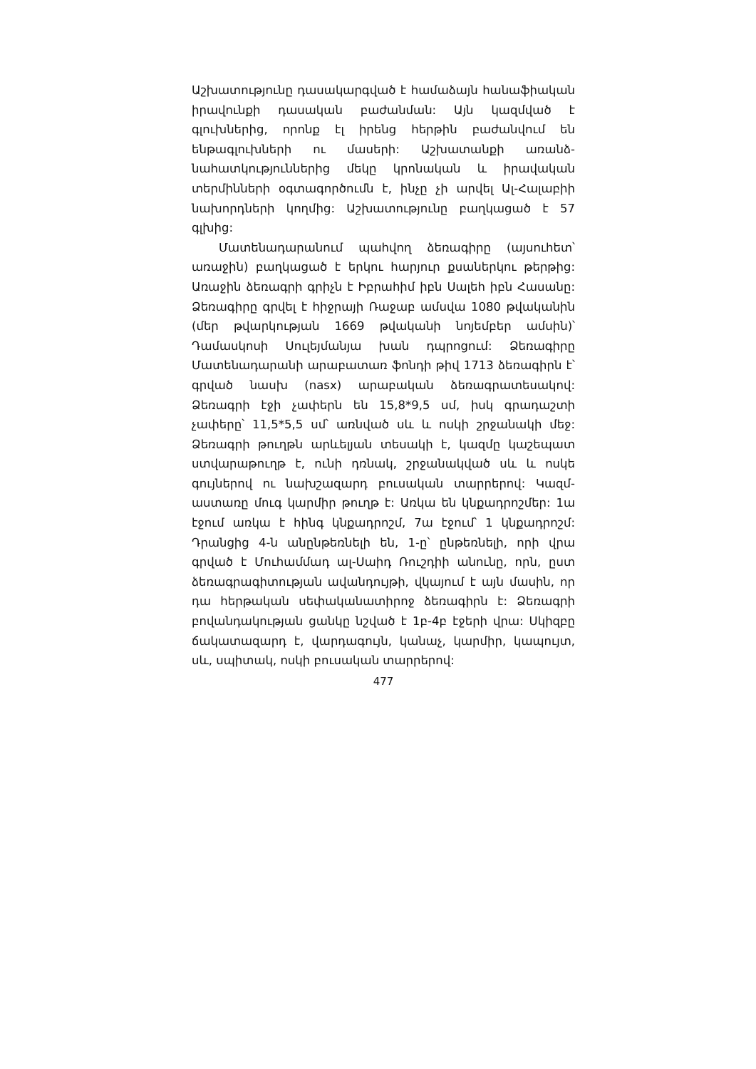Աշխատությունը դասակարգված է համաձայն հանա­ֆիական իրավունքի դասական բաժանման: Այն կազմ­ված է գլուխներից, որոնք էլ իրենց հերթին բաժանվում են ենթագլուխների ու մասերի: Աշխատանքի առանձ­նահատկություններից մեկը կրոնական և իրավական տերմինների օգտագործումն է, ինչը չի արվել Ալ-Հա­լաբիի նախորդների կողմից: Աշխատությունը բաղկա­ցած է 57 գլխից:
Մատենադարանում պահվող ձեռագիրը (այսուհետ՝ առաջին) բաղկացած է երկու հարյուր քսաներկու թեր­թից: Առաջին ձեռագրի գրիչն է Իբրահիմ իբն Սալեհ իբն Հասանը: Ձեռագիրը գրվել է հիջրայի Ռաջաբ ամսվա 1080 թվականին (մեր թվարկության 1669 թվականի նո­յեմբեր ամսին)՝ Դամասկոսի Սուլեյմանյա խան դպրո­ցում: Ձեռագիրը Մատենադարանի արաբատառ ֆոնդի թիվ 1713 ձեռագիրն է՝ գրված նասխ (nasx) արաբական ձեռագրատեսակով: Ձեռագրի էջի չափերն են 15,8*9,5 սմ, իսկ գրադաշտի չափերը՝ 11,5*5,5 սմ՝ առնված սև և ոսկի շրջանակի մեջ: Ձեռագրի թուղթն արևելյան տե­սակի է, կազմը կաշեպատ ստվարաթուղթ է, ունի դռնակ, շրջանակված սև և ոսկե գույներով ու նախշա­զարդ բուսական տարրերով: Կազմ-աստառը մուգ կար­միր թուղթ է: Առկա են կնքադրոշմեր: 1ա էջում առկա է հինգ կնքադրոշմ, 7ա էջում՝ 1 կնքադրոշմ: Դրանցից 4-ն անընթեռնելի են, 1-ը՝ ընթեռնելի, որի վրա գրված է Մուհամմադ ալ-Սաիդ Ռուշդիի անունը, որն, ըստ ձեռա­գրագիտության ավանդույթի, վկայում է այն մասին, որ դա հերթական սեփականատիրոջ ձեռագիրն է: Ձեռա­գրի բովանդակության ցանկը նշված է 1բ-4բ էջերի վրա: Սկիզբը ճակատազարդ է, վարդագույն, կանաչ, կարմիր, կապույտ, սև, սպիտակ, ոսկի բուսական տարրերով:
477